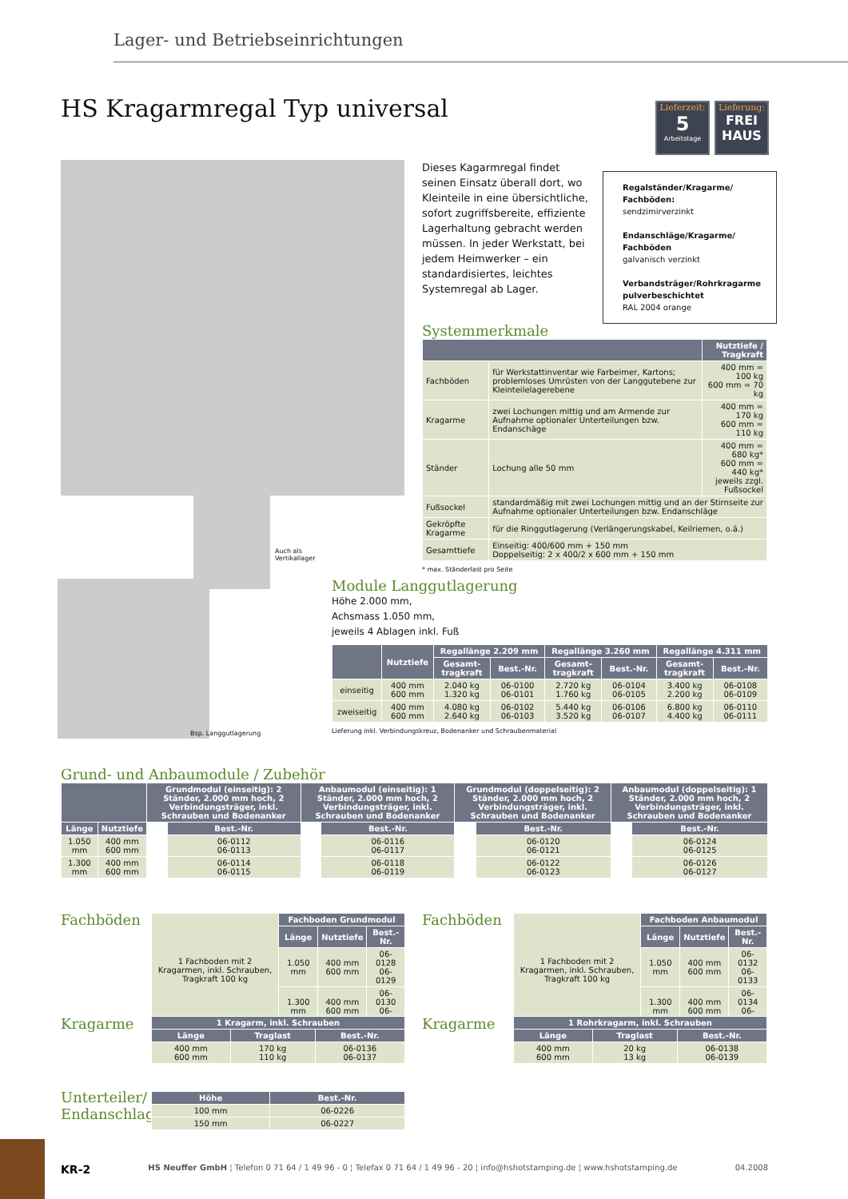Lager- und Betriebseinrichtungen
HS Kragarmregal Typ universal
Lieferzeit:
5
Arbeitstage
Lieferung:
FREI
HAUS
Auch als
Vertikallager
Bsp. Langgutlagerung
Dieses Kagarmregal findet seinen Einsatz überall dort, wo Kleinteile in eine übersichtliche, sofort zugriffsbereite, effiziente Lagerhaltung gebracht werden müssen. In jeder Werkstatt, bei jedem Heimwerker – ein standardisiertes, leichtes Systemregal ab Lager.
Regalständer/Kragarme/ Fachböden:
sendzimirverzinkt
Endanschläge/Kragarme/ Fachböden
galvanisch verzinkt
Verbandsträger/Rohrkragarme pulverbeschichtet
RAL 2004 orange
Systemmerkmale
| | | Nutztiefe / Tragkraft |
| --- | --- | --- |
| Fachböden | für Werkstattinventar wie Farbeimer, Kartons; problemloses Umrüsten von der Langgutebene zur Kleinteilelagerebene | 400 mm = 100 kg 600 mm = 70 kg |
| Kragarme | zwei Lochungen mittig und am Armende zur Aufnahme optionaler Unterteilungen bzw. Endanschäge | 400 mm = 170 kg 600 mm = 110 kg |
| Ständer | Lochung alle 50 mm | 400 mm = 680 kg* 600 mm = 440 kg* jeweils zzgl. Fußsockel |
| Fußsockel | standardmäßig mit zwei Lochungen mittig und an der Stirnseite zur Aufnahme optionaler Unterteilungen bzw. Endanschläge | |
| Gekröpfte Kragarme | für die Ringgutlagerung (Verlängerungskabel, Keilriemen, o.ä.) | |
| Gesamttiefe | Einseitig: 400/600 mm + 150 mm Doppelseitig: 2 x 400/2 x 600 mm + 150 mm | |
* max. Ständerlast pro Seite
Module Langgutlagerung
Höhe 2.000 mm,
Achsmass 1.050 mm,
jeweils 4 Ablagen inkl. Fuß
| | Nutztiefe | Regallänge 2.209 mm | | Regallänge 3.260 mm | | Regallänge 4.311 mm | |
| --- | --- | --- | --- | --- | --- | --- | --- |
| | | Gesamt- tragkraft | Best.-Nr. | Gesamt- tragkraft | Best.-Nr. | Gesamt- tragkraft | Best.-Nr. |
| einseitig | 400 mm 600 mm | 2.040 kg 1.320 kg | 06-0100 06-0101 | 2.720 kg 1.760 kg | 06-0104 06-0105 | 3.400 kg 2.200 kg | 06-0108 06-0109 |
| zweiseitig | 400 mm 600 mm | 4.080 kg 2.640 kg | 06-0102 06-0103 | 5.440 kg 3.520 kg | 06-0106 06-0107 | 6.800 kg 4.400 kg | 06-0110 06-0111 |
Lieferung inkl. Verbindungskreuz, Bodenanker und Schraubenmaterial
Grund- und Anbaumodule / Zubehör
| | | Grundmodul (einseitig): 2 Ständer, 2.000 mm hoch, 2 Verbindungsträger, inkl. Schrauben und Bodenanker | | Anbaumodul (einseitig): 1 Ständer, 2.000 mm hoch, 2 Verbindungsträger, inkl. Schrauben und Bodenanker | | Grundmodul (doppelseitig): 2 Ständer, 2.000 mm hoch, 2 Verbindungsträger, inkl. Schrauben und Bodenanker | | Anbaumodul (doppelseitig): 1 Ständer, 2.000 mm hoch, 2 Verbindungsträger, inkl. Schrauben und Bodenanker | |
| --- | --- | --- | --- | --- | --- | --- | --- | --- | --- |
| Länge | Nutztiefe | | Best.-Nr. | | Best.-Nr. | | Best.-Nr. | | Best.-Nr. |
| 1.050 mm | 400 mm 600 mm | | 06-0112 06-0113 | | 06-0116 06-0117 | | 06-0120 06-0121 | | 06-0124 06-0125 |
| 1.300 mm | 400 mm 600 mm | | 06-0114 06-0115 | | 06-0118 06-0119 | | 06-0122 06-0123 | | 06-0126 06-0127 |
Fachböden
| 1 Fachboden mit 2 Kragarmen, inkl. Schrauben, Tragkraft 100 kg | Fachboden Grundmodul | | |
| | Länge | Nutztiefe | Best.-Nr. |
| | 1.050 mm | 400 mm 600 mm | 06-0128 06-0129 |
| | 1.300 mm | 400 mm 600 mm | 06-0130 06-0131 |
Fachböden
| 1 Fachboden mit 2 Kragarmen, inkl. Schrauben, Tragkraft 100 kg | Fachboden Anbaumodul | | |
| | Länge | Nutztiefe | Best.-Nr. |
| | 1.050 mm | 400 mm 600 mm | 06-0132 06-0133 |
| | 1.300 mm | 400 mm 600 mm | 06-0134 06-0135 |
Kragarme
| 1 Kragarm, inkl. Schrauben | | |
| --- | --- | --- |
| Länge | Traglast | Best.-Nr. |
| 400 mm 600 mm | 170 kg 110 kg | 06-0136 06-0137 |
Kragarme
| 1 Rohrkragarm, inkl. Schrauben | | |
| --- | --- | --- |
| Länge | Traglast | Best.-Nr. |
| 400 mm 600 mm | 20 kg 13 kg | 06-0138 06-0139 |
Unterteiler/
Endanschlag
| Höhe | Best.-Nr. |
| --- | --- |
| 100 mm | 06-0226 |
| 150 mm | 06-0227 |
KR-2 HS Neuffer GmbH ¦ Telefon 0 71 64 / 1 49 96 - 0 ¦ Telefax 0 71 64 / 1 49 96 - 20 ¦ info@hshotstamping.de ¦ www.hshotstamping.de 04.2008